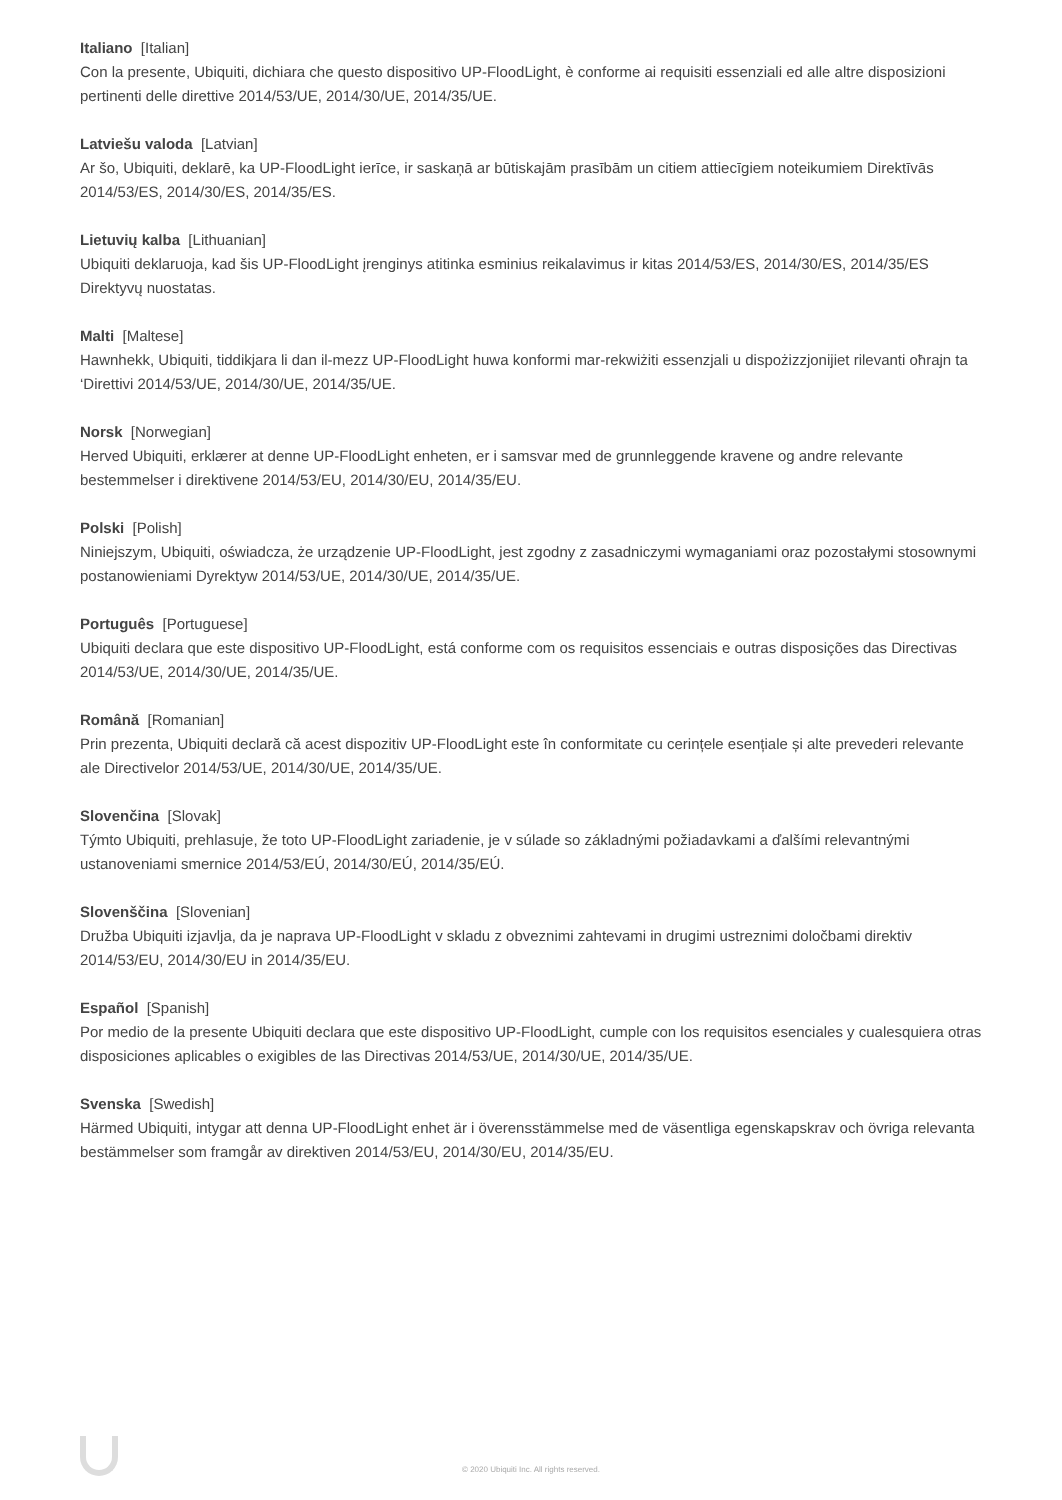Italiano [Italian]
Con la presente, Ubiquiti, dichiara che questo dispositivo UP-FloodLight, è conforme ai requisiti essenziali ed alle altre disposizioni pertinenti delle direttive 2014/53/UE, 2014/30/UE, 2014/35/UE.
Latviešu valoda [Latvian]
Ar šo, Ubiquiti, deklarē, ka UP-FloodLight ierīce, ir saskaņā ar būtiskajām prasībām un citiem attiecīgiem noteikumiem Direktīvās 2014/53/ES, 2014/30/ES, 2014/35/ES.
Lietuvių kalba [Lithuanian]
Ubiquiti deklaruoja, kad šis UP-FloodLight įrenginys atitinka esminius reikalavimus ir kitas 2014/53/ES, 2014/30/ES, 2014/35/ES Direktyvų nuostatas.
Malti [Maltese]
Hawnhekk, Ubiquiti, tiddikjara li dan il-mezz UP-FloodLight huwa konformi mar-rekwiżiti essenzjali u dispożizzjonijiet rilevanti oħrajn ta ‘Direttivi 2014/53/UE, 2014/30/UE, 2014/35/UE.
Norsk [Norwegian]
Herved Ubiquiti, erklærer at denne UP-FloodLight enheten, er i samsvar med de grunnleggende kravene og andre relevante bestemmelser i direktivene 2014/53/EU, 2014/30/EU, 2014/35/EU.
Polski [Polish]
Niniejszym, Ubiquiti, oświadcza, że urządzenie UP-FloodLight, jest zgodny z zasadniczymi wymaganiami oraz pozostałymi stosownymi postanowieniami Dyrektyw 2014/53/UE, 2014/30/UE, 2014/35/UE.
Português [Portuguese]
Ubiquiti declara que este dispositivo UP-FloodLight, está conforme com os requisitos essenciais e outras disposições das Directivas 2014/53/UE, 2014/30/UE, 2014/35/UE.
Română [Romanian]
Prin prezenta, Ubiquiti declară că acest dispozitiv UP-FloodLight este în conformitate cu cerințele esențiale și alte prevederi relevante ale Directivelor 2014/53/UE, 2014/30/UE, 2014/35/UE.
Slovenčina [Slovak]
Týmto Ubiquiti, prehlasuje, že toto UP-FloodLight zariadenie, je v súlade so základnými požiadavkami a ďalšími relevantnými ustanoveniami smernice 2014/53/EÚ, 2014/30/EÚ, 2014/35/EÚ.
Slovenščina [Slovenian]
Družba Ubiquiti izjavlja, da je naprava UP-FloodLight v skladu z obveznimi zahtevami in drugimi ustreznimi določbami direktiv 2014/53/EU, 2014/30/EU in 2014/35/EU.
Español [Spanish]
Por medio de la presente Ubiquiti declara que este dispositivo UP-FloodLight, cumple con los requisitos esenciales y cualesquiera otras disposiciones aplicables o exigibles de las Directivas 2014/53/UE, 2014/30/UE, 2014/35/UE.
Svenska [Swedish]
Härmed Ubiquiti, intygar att denna UP-FloodLight enhet är i överensstämmelse med de väsentliga egenskapskrav och övriga relevanta bestämmelser som framgår av direktiven 2014/53/EU, 2014/30/EU, 2014/35/EU.
© 2020 Ubiquiti Inc. All rights reserved.